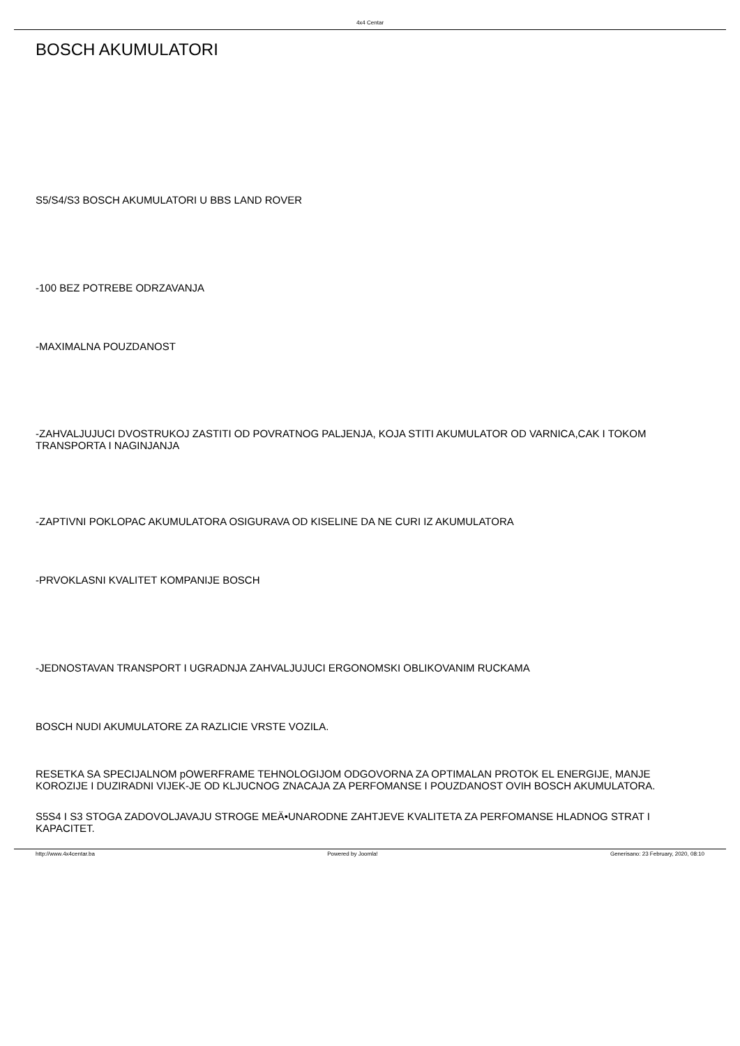4x4 Centar
BOSCH AKUMULATORI
S5/S4/S3 BOSCH AKUMULATORI U BBS LAND ROVER
-100 BEZ POTREBE ODRZAVANJA
-MAXIMALNA POUZDANOST
-ZAHVALJUJUCI DVOSTRUKOJ ZASTITI OD POVRATNOG PALJENJA, KOJA STITI AKUMULATOR OD VARNICA,CAK I TOKOM TRANSPORTA I NAGINJANJA
-ZAPTIVNI POKLOPAC AKUMULATORA OSIGURAVA OD KISELINE DA NE CURI IZ AKUMULATORA
-PRVOKLASNI KVALITET KOMPANIJE BOSCH
-JEDNOSTAVAN TRANSPORT I UGRADNJA ZAHVALJUJUCI ERGONOMSKI OBLIKOVANIM RUCKAMA
BOSCH NUDI AKUMULATORE ZA RAZLICIE VRSTE VOZILA.
RESETKA SA SPECIJALNOM pOWERFRAME TEHNOLOGIJOM ODGOVORNA ZA OPTIMALAN PROTOK EL ENERGIJE, MANJE KOROZIJE I DUZIRADNI VIJEK-JE OD KLJUCNOG ZNACAJA ZA PERFOMANSE I POUZDANOST OVIH BOSCH AKUMULATORA.
S5S4 I S3 STOGA ZADOVOLJAVAJU STROGE MEÄ•UNARODNE ZAHTJEVE KVALITETA ZA PERFOMANSE HLADNOG STRAT I KAPACITET.
http://www.4x4centar.ba Powered by Joomla! Generisano: 23 February, 2020, 08:10